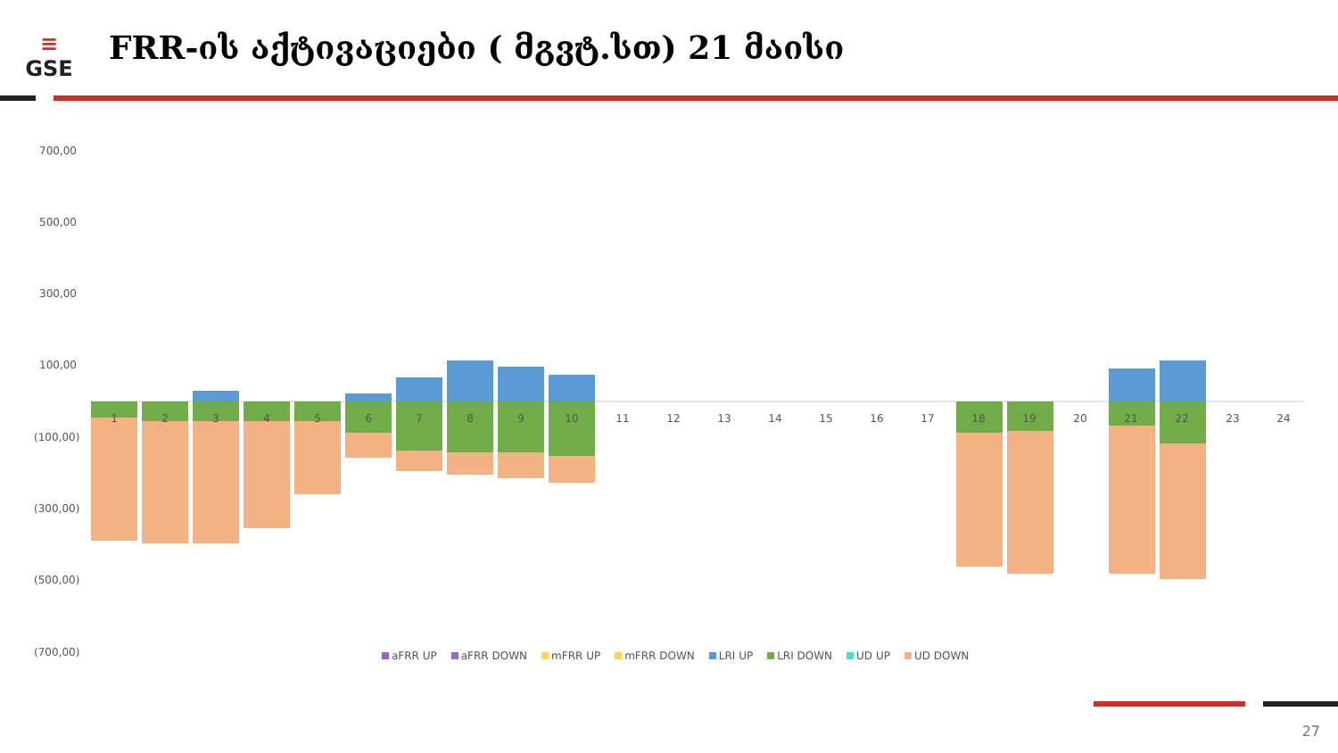≡
GSE
FRR-ის აქტივაციები ( მგვტ.სთ) 21 მაისი
700,00
500,00
300,00
100,00
(100,00)
(300,00)
(500,00)
(700,00)
1
2
3
4
5
6
7
8
9
10
11
12
13
14
15
16
17
18
19
20
21
22
23
24
aFRR UP aFRR DOWN mFRR UP mFRR DOWN LRI UP LRI DOWN UD UP UD DOWN
27